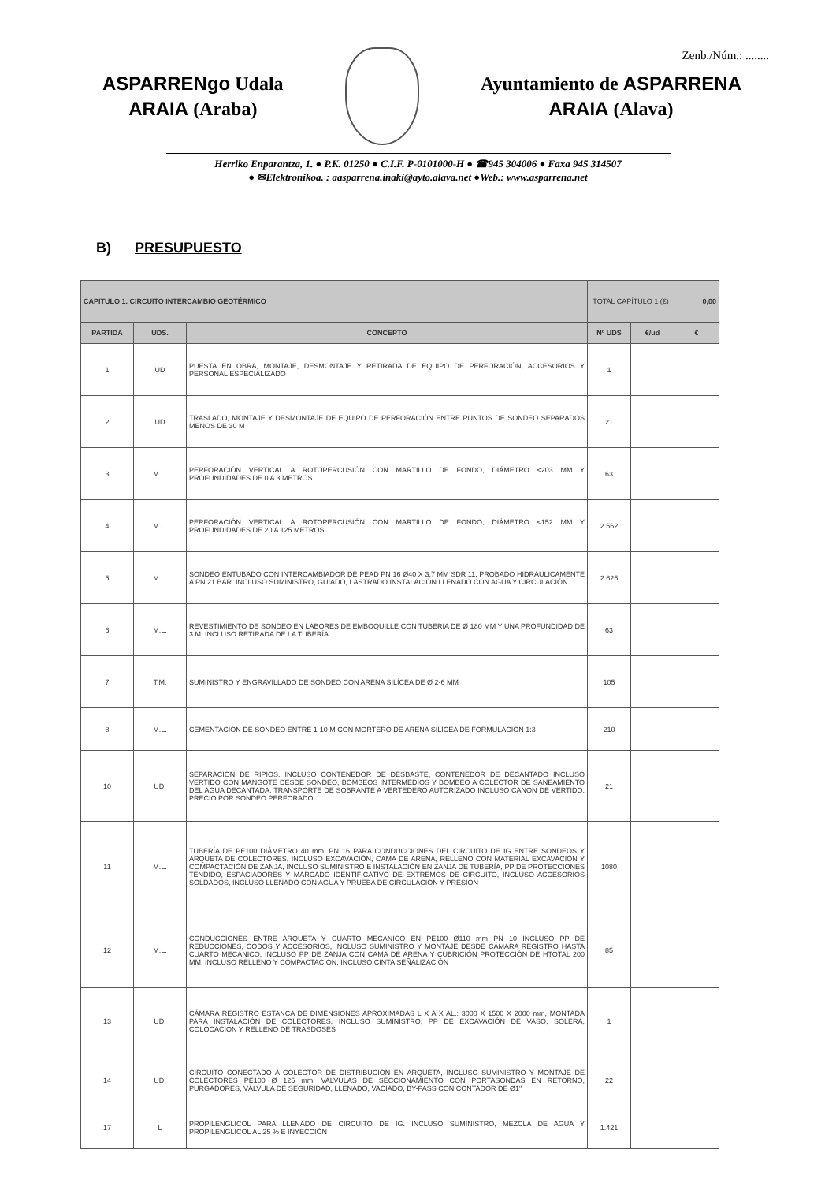Zenb./Núm.: ........
ASPARRENgo Udala
ARAIA (Araba)
Ayuntamiento de ASPARRENA
ARAIA (Alava)
Herriko Enparantza, 1. ● P.K. 01250 ● C.I.F. P-0101000-H ● ☎945 304006 ● Faxa 945 314507
● ✉Elektronikoa. : aasparrena.inaki@ayto.alava.net ●Web.: www.asparrena.net
B) PRESUPUESTO
| CAPITULO 1. CIRCUITO INTERCAMBIO GEOTÉRMICO | | | TOTAL CAPÍTULO 1 (€) | | 0,00 |
| --- | --- | --- | --- | --- | --- |
| PARTIDA | UDS. | CONCEPTO | Nº UDS | €/ud | € |
| 1 | UD | PUESTA EN OBRA, MONTAJE, DESMONTAJE Y RETIRADA DE EQUIPO DE PERFORACIÓN, ACCESORIOS Y PERSONAL ESPECIALIZADO | 1 | | |
| 2 | UD | TRASLADO, MONTAJE Y DESMONTAJE DE EQUIPO DE PERFORACIÓN ENTRE PUNTOS DE SONDEO SEPARADOS MENOS DE 30 M | 21 | | |
| 3 | M.L. | PERFORACIÓN VERTICAL A ROTOPERCUSIÓN CON MARTILLO DE FONDO, DIÁMETRO <203 MM Y PROFUNDIDADES DE 0 A 3 METROS | 63 | | |
| 4 | M.L. | PERFORACIÓN VERTICAL A ROTOPERCUSIÓN CON MARTILLO DE FONDO, DIÁMETRO <152 MM Y PROFUNDIDADES DE 20 A 125 METROS | 2.562 | | |
| 5 | M.L. | SONDEO ENTUBADO CON INTERCAMBIADOR DE PEAD PN 16 Ø40 X 3,7 MM SDR 11, PROBADO HIDRÁULICAMENTE A PN 21 BAR. INCLUSO SUMINISTRO, GUIADO, LASTRADO INSTALACIÓN LLENADO CON AGUA Y CIRCULACIÓN | 2.625 | | |
| 6 | M.L. | REVESTIMIENTO DE SONDEO EN LABORES DE EMBOQUILLE CON TUBERIA DE Ø 180 MM Y UNA PROFUNDIDAD DE 3 M, INCLUSO RETIRADA DE LA TUBERÍA. | 63 | | |
| 7 | T.M. | SUMINISTRO Y ENGRAVILLADO DE SONDEO CON ARENA SILÍCEA DE Ø 2-6 MM | 105 | | |
| 8 | M.L. | CEMENTACIÓN DE SONDEO ENTRE 1-10 M CON MORTERO DE ARENA SILÍCEA DE FORMULACIÓN 1:3 | 210 | | |
| 10 | UD. | SEPARACIÓN DE RIPIOS. INCLUSO CONTENEDOR DE DESBASTE, CONTENEDOR DE DECANTADO INCLUSO VERTIDO CON MANGOTE DESDE SONDEO, BOMBEOS INTERMEDIOS Y BOMBEO A COLECTOR DE SANEAMIENTO DEL AGUA DECANTADA. TRANSPORTE DE SOBRANTE A VERTEDERO AUTORIZADO INCLUSO CANON DE VERTIDO. PRECIO POR SONDEO PERFORADO | 21 | | |
| 11 | M.L. | TUBERÍA DE PE100 DIÁMETRO 40 mm, PN 16 PARA CONDUCCIONES DEL CIRCUITO DE IG ENTRE SONDEOS Y ARQUETA DE COLECTORES, INCLUSO EXCAVACIÓN, CAMA DE ARENA, RELLENO CON MATERIAL EXCAVACIÓN Y COMPACTACIÓN DE ZANJA, INCLUSO SUMINISTRO E INSTALACIÓN EN ZANJA DE TUBERÍA, PP DE PROTECCIONES TENDIDO, ESPACIADORES Y MARCADO IDENTIFICATIVO DE EXTREMOS DE CIRCUITO, INCLUSO ACCESORIOS SOLDADOS, INCLUSO LLENADO CON AGUA Y PRUEBA DE CIRCULACIÓN Y PRESIÓN | 1080 | | |
| 12 | M.L. | CONDUCCIONES ENTRE ARQUETA Y CUARTO MECÁNICO EN PE100 Ø110 mm PN 10 INCLUSO PP DE REDUCCIONES, CODOS Y ACCESORIOS, INCLUSO SUMINISTRO Y MONTAJE DESDE CÁMARA REGISTRO HASTA CUARTO MECÁNICO, INCLUSO PP DE ZANJA CON CAMA DE ARENA Y CUBRICIÓN PROTECCIÓN DE HTOTAL 200 MM, INCLUSO RELLENO Y COMPACTACIÓN, INCLUSO CINTA SEÑALIZACIÓN | 85 | | |
| 13 | UD. | CÁMARA REGISTRO ESTANCA DE DIMENSIONES APROXIMADAS L X A X AL.: 3000 X 1500 X 2000 mm, MONTADA PARA INSTALACIÓN DE COLECTORES, INCLUSO SUMINISTRO, PP DE EXCAVACIÓN DE VASO, SOLERA, COLOCACIÓN Y RELLENO DE TRASDOSES | 1 | | |
| 14 | UD. | CIRCUITO CONECTADO A COLECTOR DE DISTRIBUCIÓN EN ARQUETA, INCLUSO SUMINISTRO Y MONTAJE DE COLECTORES PE100 Ø 125 mm, VALVULAS DE SECCIONAMIENTO CON PORTASONDAS EN RETORNO, PURGADORES, VÁLVULA DE SEGURIDAD, LLENADO, VACIADO, BY-PASS CON CONTADOR DE Ø1" | 22 | | |
| 17 | L | PROPILENGLICOL PARA LLENADO DE CIRCUITO DE IG. INCLUSO SUMINISTRO, MEZCLA DE AGUA Y PROPILENGLICOL AL 25 % E INYECCIÓN | 1.421 | | |